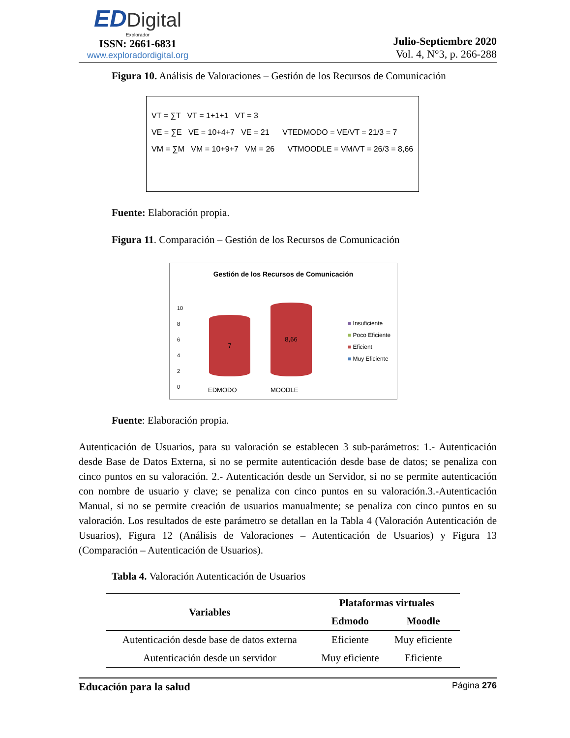ED Digital
Explorador
ISSN: 2661-6831
www.exploradordigital.org
Julio-Septiembre 2020
Vol. 4, N°3, p. 266-288
Figura 10. Análisis de Valoraciones – Gestión de los Recursos de Comunicación
VT = ∑T VT = 1+1+1 VT = 3
VE = ∑E VE = 10+4+7 VE = 21 VTEDMODO = VE/VT = 21/3 = 7
VM = ∑M VM = 10+9+7 VM = 26 VTMOODLE = VM/VT = 26/3 = 8,66
Fuente: Elaboración propia.
Figura 11. Comparación – Gestión de los Recursos de Comunicación
Gestión de los Recursos de Comunicación
10
8
6
4
2
0
7
8,66
EDMODO MOODLE
■ Insuficiente
■ Poco Eficiente
■ Eficient
■ Muy Eficiente
Fuente: Elaboración propia.
Autenticación de Usuarios, para su valoración se establecen 3 sub-parámetros: 1.- Autenticación desde Base de Datos Externa, si no se permite autenticación desde base de datos; se penaliza con cinco puntos en su valoración. 2.- Autenticación desde un Servidor, si no se permite autenticación con nombre de usuario y clave; se penaliza con cinco puntos en su valoración.3.-Autenticación Manual, si no se permite creación de usuarios manualmente; se penaliza con cinco puntos en su valoración. Los resultados de este parámetro se detallan en la Tabla 4 (Valoración Autenticación de Usuarios), Figura 12 (Análisis de Valoraciones – Autenticación de Usuarios) y Figura 13 (Comparación – Autenticación de Usuarios).
Tabla 4. Valoración Autenticación de Usuarios
| Variables | Plataformas virtuales | |
| --- | --- | --- |
| | Edmodo | Moodle |
| Autenticación desde base de datos externa | Eficiente | Muy eficiente |
| Autenticación desde un servidor | Muy eficiente | Eficiente |
Educación para la salud Página 276